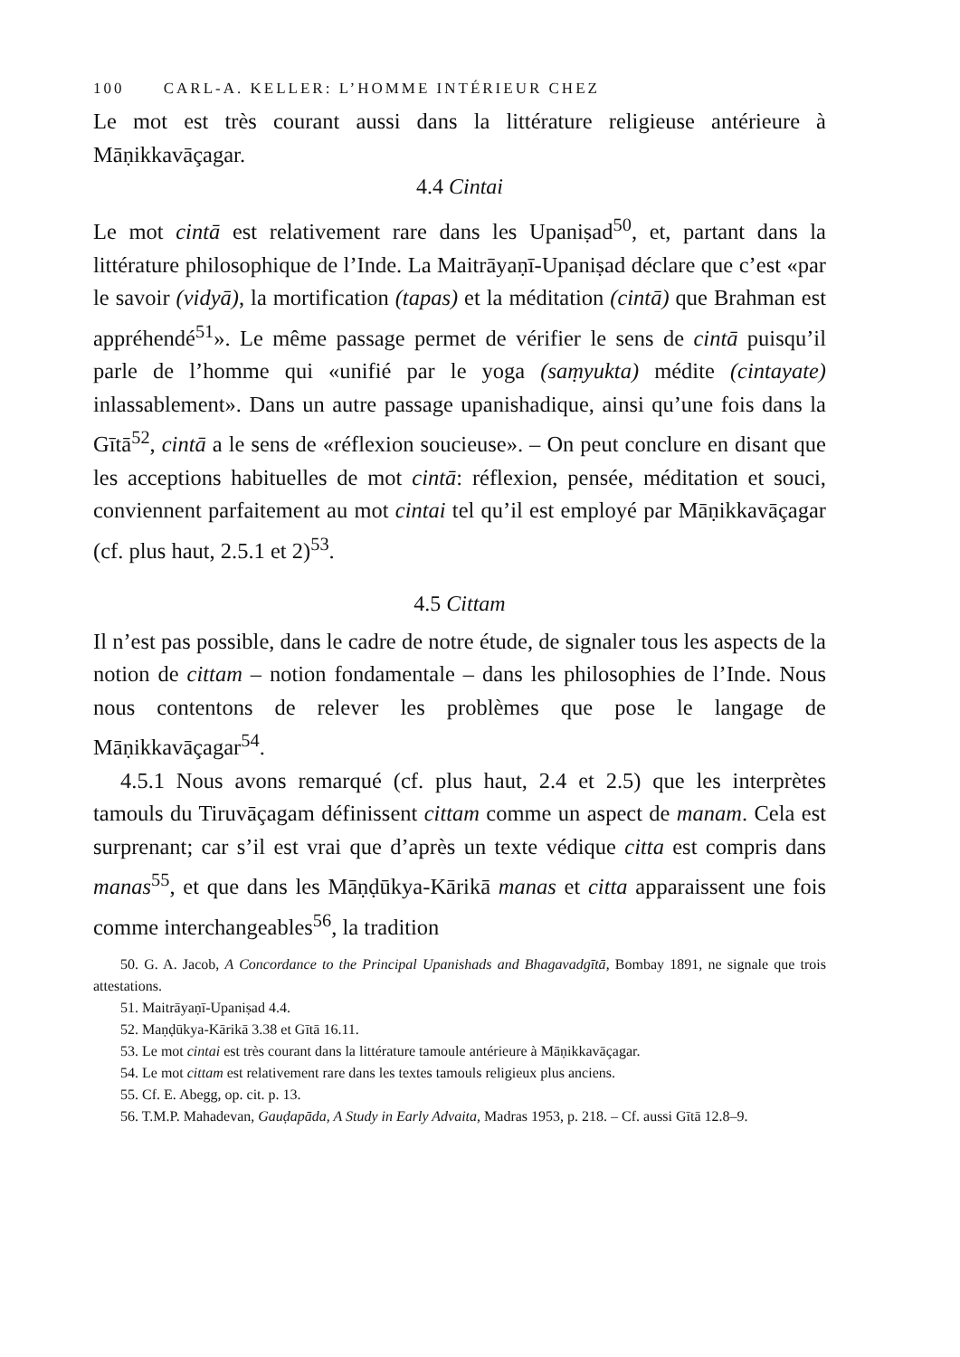100 CARL-A. KELLER: L’HOMME INTÉRIEUR CHEZ
Le mot est très courant aussi dans la littérature religieuse antérieure à Māṇikkavāçagar.
4.4 Cintai
Le mot cintā est relativement rare dans les Upaniṣad<sup>50</sup>, et, partant dans la littérature philosophique de l’Inde. La Maitrāyaṇī-Upaniṣad déclare que c’est «par le savoir (vidyā), la mortification (tapas) et la méditation (cintā) que Brahman est appréhendé<sup>51</sup>». Le même passage permet de vérifier le sens de cintā puisqu’il parle de l’homme qui «unifié par le yoga (saṃyukta) médite (cintayate) inlassablement». Dans un autre passage upanishadique, ainsi qu’une fois dans la Gītā<sup>52</sup>, cintā a le sens de «réflexion soucieuse». – On peut conclure en disant que les acceptions habituelles de mot cintā: réflexion, pensée, méditation et souci, conviennent parfaitement au mot cintai tel qu’il est employé par Māṇikkavāçagar (cf. plus haut, 2.5.1 et 2)<sup>53</sup>.
4.5 Cittam
Il n’est pas possible, dans le cadre de notre étude, de signaler tous les aspects de la notion de cittam – notion fondamentale – dans les philosophies de l’Inde. Nous nous contentons de relever les problèmes que pose le langage de Māṇikkavāçagar<sup>54</sup>.
4.5.1 Nous avons remarqué (cf. plus haut, 2.4 et 2.5) que les interprètes tamouls du Tiruvāçagam définissent cittam comme un aspect de manam. Cela est surprenant; car s’il est vrai que d’après un texte védique citta est compris dans manas<sup>55</sup>, et que dans les Māṇḍūkya-Kārikā manas et citta apparaissent une fois comme interchangeables<sup>56</sup>, la tradition
50. G. A. Jacob, A Concordance to the Principal Upanishads and Bhagavadgītā, Bombay 1891, ne signale que trois attestations.
51. Maitrāyaṇī-Upaniṣad 4.4.
52. Maṇḍūkya-Kārikā 3.38 et Gītā 16.11.
53. Le mot cintai est très courant dans la littérature tamoule antérieure à Māṇikkavāçagar.
54. Le mot cittam est relativement rare dans les textes tamouls religieux plus anciens.
55. Cf. E. Abegg, op. cit. p. 13.
56. T.M.P. Mahadevan, Gauḍapāda, A Study in Early Advaita, Madras 1953, p. 218. – Cf. aussi Gītā 12.8–9.